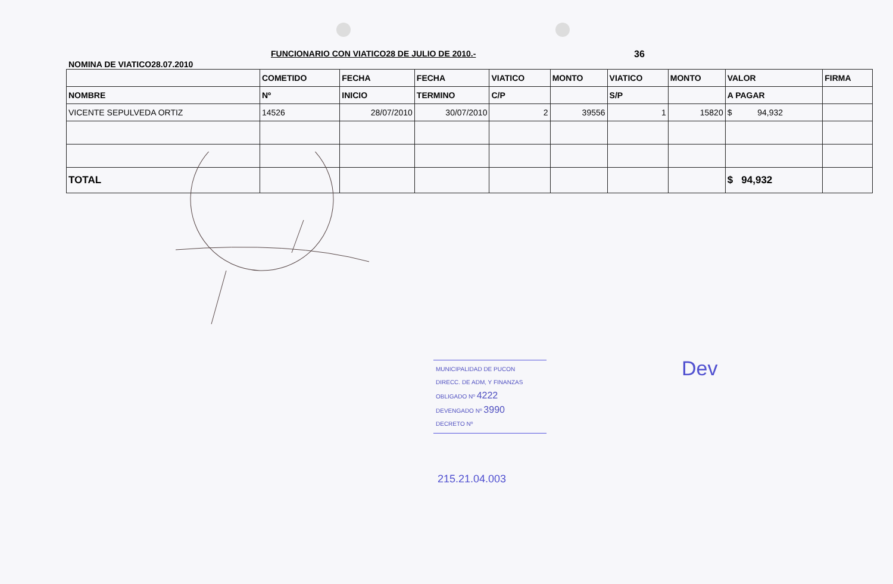NOMINA DE VIATICO28.07.2010
FUNCIONARIO CON VIATICO28 DE JULIO DE 2010.- 36
| | COMETIDO | FECHA | FECHA | VIATICO | MONTO | VIATICO | MONTO | VALOR | FIRMA |
| --- | --- | --- | --- | --- | --- | --- | --- | --- | --- |
| NOMBRE | Nº | INICIO | TERMINO | C/P | | S/P | | A PAGAR | |
| VICENTE SEPULVEDA ORTIZ | 14526 | 28/07/2010 | 30/07/2010 | 2 | 39556 | 1 | 15820 | $ 94,932 | |
| TOTAL | | | | | | | | $ 94,932 | |
MUNICIPALIDAD DE PUCON
DIRECC. DE ADM, Y FINANZAS
OBLIGADO Nº 4222
DEVENGADO Nº 3990
DECRETO Nº
Dev
215.21.04.003